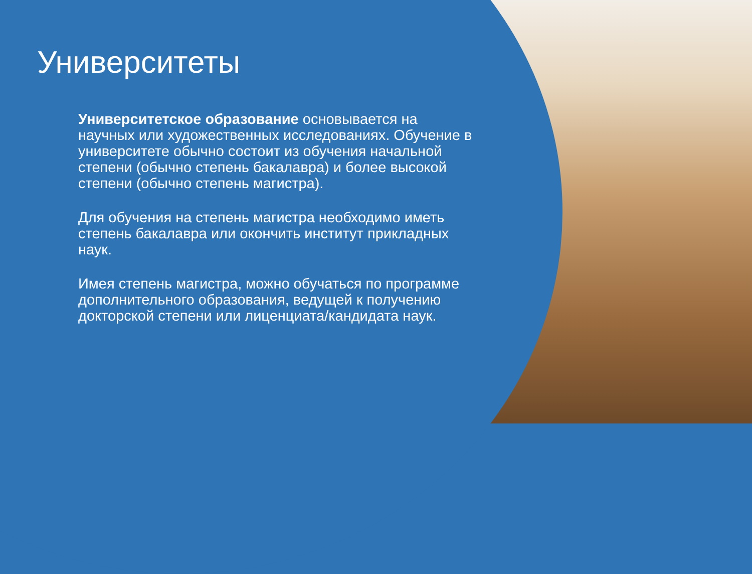Университеты
Университетское образование основывается на научных или художественных исследованиях. Обучение в университете обычно состоит из обучения начальной степени (обычно степень бакалавра) и более высокой степени (обычно степень магистра).
Для обучения на степень магистра необходимо иметь степень бакалавра или окончить институт прикладных наук.
Имея степень магистра, можно обучаться по программе дополнительного образования, ведущей к получению докторской степени или лиценциата/кандидата наук.